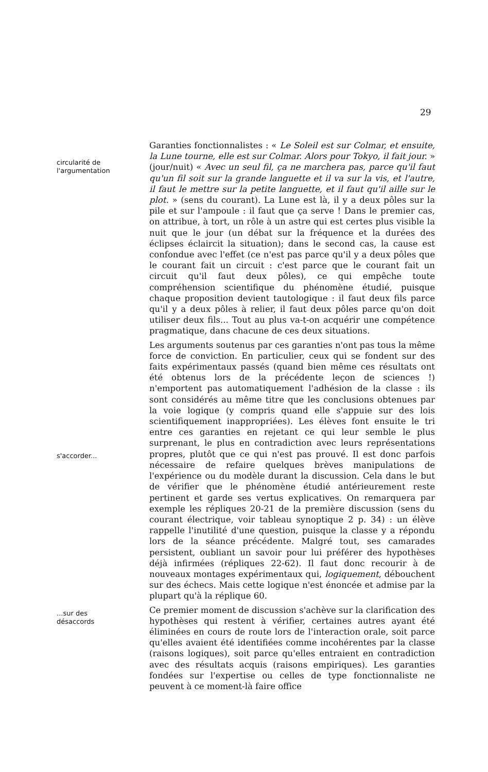29
circularité de
l'argumentation
s'accorder...
...sur des
désaccords
Garanties fonctionnalistes : « Le Soleil est sur Colmar, et ensuite, la Lune tourne, elle est sur Colmar. Alors pour Tokyo, il fait jour. » (jour/nuit) « Avec un seul fil, ça ne marchera pas, parce qu'il faut qu'un fil soit sur la grande languette et il va sur la vis, et l'autre, il faut le mettre sur la petite languette, et il faut qu'il aille sur le plot. » (sens du courant). La Lune est là, il y a deux pôles sur la pile et sur l'ampoule : il faut que ça serve ! Dans le premier cas, on attribue, à tort, un rôle à un astre qui est certes plus visible la nuit que le jour (un débat sur la fréquence et la durées des éclipses éclaircit la situation); dans le second cas, la cause est confondue avec l'effet (ce n'est pas parce qu'il y a deux pôles que le courant fait un circuit : c'est parce que le courant fait un circuit qu'il faut deux pôles), ce qui empêche toute compréhension scientifique du phénomène étudié, puisque chaque proposition devient tautologique : il faut deux fils parce qu'il y a deux pôles à relier, il faut deux pôles parce qu'on doit utiliser deux fils... Tout au plus va-t-on acquérir une compétence pragmatique, dans chacune de ces deux situations.
Les arguments soutenus par ces garanties n'ont pas tous la même force de conviction. En particulier, ceux qui se fondent sur des faits expérimentaux passés (quand bien même ces résultats ont été obtenus lors de la précédente leçon de sciences !) n'emportent pas automatiquement l'adhésion de la classe : ils sont considérés au même titre que les conclusions obtenues par la voie logique (y compris quand elle s'appuie sur des lois scientifiquement inappropriées). Les élèves font ensuite le tri entre ces garanties en rejetant ce qui leur semble le plus surprenant, le plus en contradiction avec leurs représentations propres, plutôt que ce qui n'est pas prouvé. Il est donc parfois nécessaire de refaire quelques brèves manipulations de l'expérience ou du modèle durant la discussion. Cela dans le but de vérifier que le phénomène étudié antérieurement reste pertinent et garde ses vertus explicatives. On remarquera par exemple les répliques 20-21 de la première discussion (sens du courant électrique, voir tableau synoptique 2 p. 34) : un élève rappelle l'inutilité d'une question, puisque la classe y a répondu lors de la séance précédente. Malgré tout, ses camarades persistent, oubliant un savoir pour lui préférer des hypothèses déjà infirmées (répliques 22-62). Il faut donc recourir à de nouveaux montages expérimentaux qui, logiquement, débouchent sur des échecs. Mais cette logique n'est énoncée et admise par la plupart qu'à la réplique 60.
Ce premier moment de discussion s'achève sur la clarification des hypothèses qui restent à vérifier, certaines autres ayant été éliminées en cours de route lors de l'interaction orale, soit parce qu'elles avaient été identifiées comme incohérentes par la classe (raisons logiques), soit parce qu'elles entraient en contradiction avec des résultats acquis (raisons empiriques). Les garanties fondées sur l'expertise ou celles de type fonctionnaliste ne peuvent à ce moment-là faire office